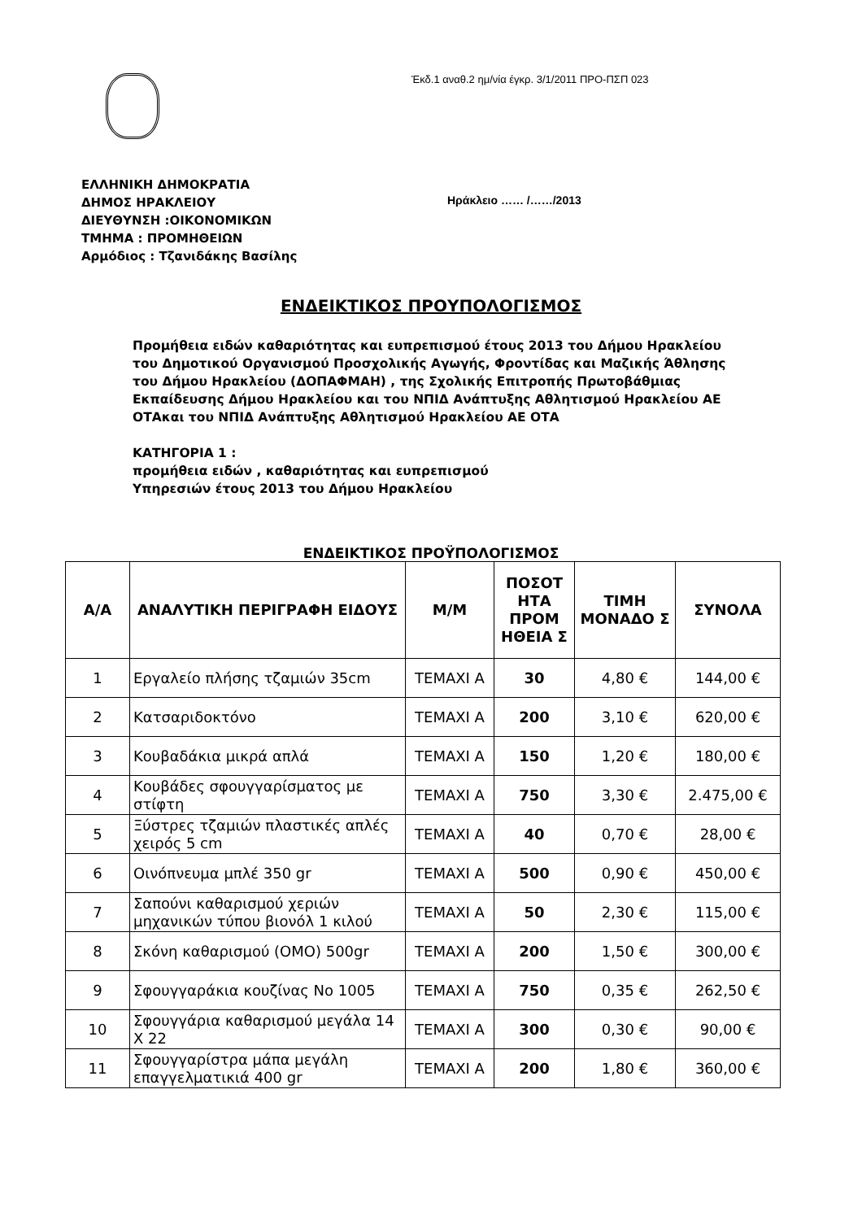Έκδ.1 αναθ.2 ημ/νία έγκρ. 3/1/2011 ΠΡΟ-ΠΣΠ 023
ΕΛΛΗΝΙΚΗ ΔΗΜΟΚΡΑΤΙΑ
ΔΗΜΟΣ ΗΡΑΚΛΕΙΟΥ
ΔΙΕΥΘΥΝΣΗ :ΟΙΚΟΝΟΜΙΚΩΝ
ΤΜΗΜΑ : ΠΡΟΜΗΘΕΙΩΝ
Αρμόδιος : Τζανιδάκης Βασίλης
Ηράκλειο …… /……/2013
ΕΝΔΕΙΚΤΙΚΟΣ ΠΡΟΥΠΟΛΟΓΙΣΜΟΣ
Προμήθεια ειδών καθαριότητας και ευπρεπισμού έτους 2013 του Δήμου Ηρακλείου του Δημοτικού Οργανισμού Προσχολικής Αγωγής, Φροντίδας και Μαζικής Άθλησης του Δήμου Ηρακλείου (ΔΟΠΑΦΜΑΗ) , της Σχολικής Επιτροπής Πρωτοβάθμιας Εκπαίδευσης Δήμου Ηρακλείου και του ΝΠΙΔ Ανάπτυξης Αθλητισμού Ηρακλείου ΑΕ ΟΤΑκαι του ΝΠΙΔ Ανάπτυξης Αθλητισμού Ηρακλείου ΑΕ ΟΤΑ
ΚΑΤΗΓΟΡΙΑ 1 :
προμήθεια ειδών , καθαριότητας και ευπρεπισμού
Υπηρεσιών έτους 2013 του Δήμου Ηρακλείου
ΕΝΔΕΙΚΤΙΚΟΣ ΠΡΟΫΠΟΛΟΓΙΣΜΟΣ
| Α/Α | ΑΝΑΛΥΤΙΚΗ ΠΕΡΙΓΡΑΦΗ ΕΙΔΟΥΣ | Μ/Μ | ΠΟΣΟΤ ΗΤΑ ΠΡΟΜ ΗΘΕΙΑ Σ | ΤΙΜΗ ΜΟΝΑΔΟ Σ | ΣΥΝΟΛΑ |
| --- | --- | --- | --- | --- | --- |
| 1 | Εργαλείο πλήσης τζαμιών 35cm | ΤΕΜΑΧΙ Α | 30 | 4,80 € | 144,00 € |
| 2 | Κατσαριδοκτόνο | ΤΕΜΑΧΙ Α | 200 | 3,10 € | 620,00 € |
| 3 | Κουβαδάκια μικρά απλά | ΤΕΜΑΧΙ Α | 150 | 1,20 € | 180,00 € |
| 4 | Κουβάδες σφουγγαρίσματος με στίφτη | ΤΕΜΑΧΙ Α | 750 | 3,30 € | 2.475,00 € |
| 5 | Ξύστρες τζαμιών πλαστικές απλές χειρός 5 cm | ΤΕΜΑΧΙ Α | 40 | 0,70 € | 28,00 € |
| 6 | Οινόπνευμα μπλέ 350 gr | ΤΕΜΑΧΙ Α | 500 | 0,90 € | 450,00 € |
| 7 | Σαπούνι καθαρισμού χεριών μηχανικών τύπου βιονόλ 1 κιλού | ΤΕΜΑΧΙ Α | 50 | 2,30 € | 115,00 € |
| 8 | Σκόνη καθαρισμού (ΟΜΟ) 500gr | ΤΕΜΑΧΙ Α | 200 | 1,50 € | 300,00 € |
| 9 | Σφουγγαράκια κουζίνας Νο 1005 | ΤΕΜΑΧΙ Α | 750 | 0,35 € | 262,50 € |
| 10 | Σφουγγάρια καθαρισμού μεγάλα 14 Χ 22 | ΤΕΜΑΧΙ Α | 300 | 0,30 € | 90,00 € |
| 11 | Σφουγγαρίστρα μάπα μεγάλη επαγγελματικιά 400 gr | ΤΕΜΑΧΙ Α | 200 | 1,80 € | 360,00 € |